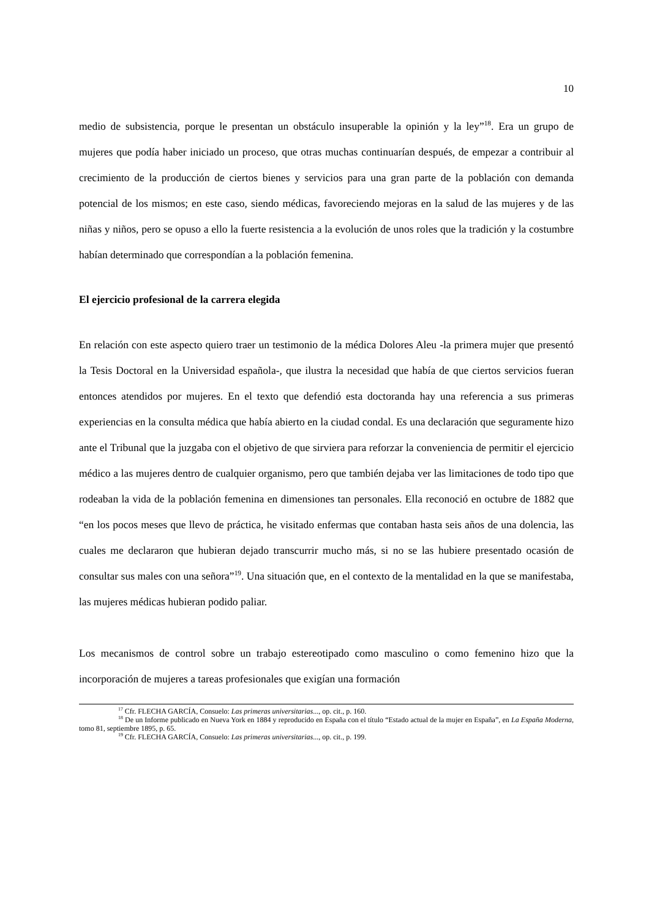10
medio de subsistencia, porque le presentan un obstáculo insuperable la opinión y la ley”<sup>18</sup>. Era un grupo de mujeres que podía haber iniciado un proceso, que otras muchas continuarían después, de empezar a contribuir al crecimiento de la producción de ciertos bienes y servicios para una gran parte de la población con demanda potencial de los mismos; en este caso, siendo médicas, favoreciendo mejoras en la salud de las mujeres y de las niñas y niños, pero se opuso a ello la fuerte resistencia a la evolución de unos roles que la tradición y la costumbre habían determinado que correspondían a la población femenina.
El ejercicio profesional de la carrera elegida
En relación con este aspecto quiero traer un testimonio de la médica Dolores Aleu -la primera mujer que presentó la Tesis Doctoral en la Universidad española-, que ilustra la necesidad que había de que ciertos servicios fueran entonces atendidos por mujeres. En el texto que defendió esta doctoranda hay una referencia a sus primeras experiencias en la consulta médica que había abierto en la ciudad condal. Es una declaración que seguramente hizo ante el Tribunal que la juzgaba con el objetivo de que sirviera para reforzar la conveniencia de permitir el ejercicio médico a las mujeres dentro de cualquier organismo, pero que también dejaba ver las limitaciones de todo tipo que rodeaban la vida de la población femenina en dimensiones tan personales. Ella reconoció en octubre de 1882 que “en los pocos meses que llevo de práctica, he visitado enfermas que contaban hasta seis años de una dolencia, las cuales me declararon que hubieran dejado transcurrir mucho más, si no se las hubiere presentado ocasión de consultar sus males con una señora”<sup>19</sup>. Una situación que, en el contexto de la mentalidad en la que se manifestaba, las mujeres médicas hubieran podido paliar.
Los mecanismos de control sobre un trabajo estereotipado como masculino o como femenino hizo que la incorporación de mujeres a tareas profesionales que exigían una formación
<sup>17</sup> Cfr. FLECHA GARCÍA, Consuelo: Las primeras universitarias..., op. cit., p. 160.
<sup>18</sup> De un Informe publicado en Nueva York en 1884 y reproducido en España con el título “Estado actual de la mujer en España”, en La España Moderna, tomo 81, septiembre 1895, p. 65.
<sup>19</sup> Cfr. FLECHA GARCÍA, Consuelo: Las primeras universitarias..., op. cit., p. 199.